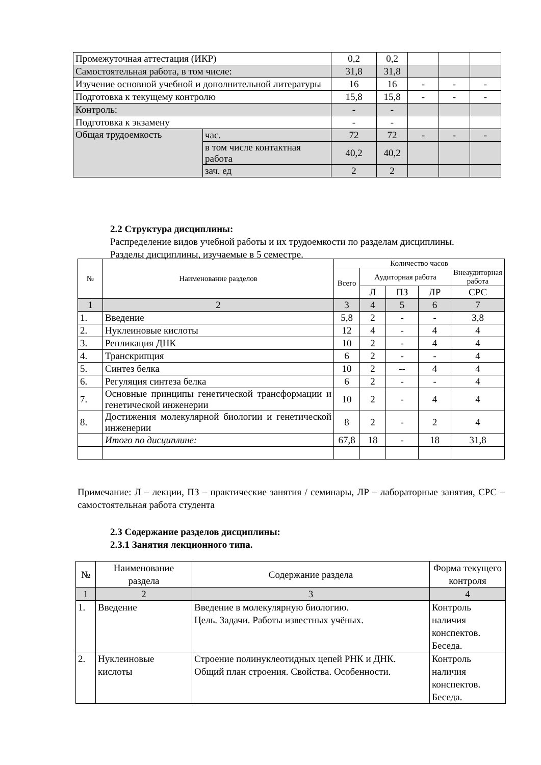| Промежуточная аттестация (ИКР) | | 0,2 | 0,2 | | | |
| Самостоятельная работа, в том числе: | | 31,8 | 31,8 | | | |
| Изучение основной учебной и дополнительной литературы | | 16 | 16 | - | - | - |
| Подготовка к текущему контролю | | 15,8 | 15,8 | - | - | - |
| Контроль: | | - | - | | | |
| Подготовка к экзамену | | - | - | | | |
| Общая трудоемкость | час. | 72 | 72 | - | - | - |
| | в том числе контактная работа | 40,2 | 40,2 | | | |
| | зач. ед | 2 | 2 | | | |
2.2 Структура дисциплины:
Распределение видов учебной работы и их трудоемкости по разделам дисциплины.
Разделы дисциплины, изучаемые в 5 семестре.
| № | Наименование разделов | Количество часов | | | | |
| --- | --- | --- | --- | --- | --- | --- |
| | | Всего | Аудиторная работа | | | Внеаудиторная работа |
| | | | Л | ПЗ | ЛР | СРС |
| 1 | 2 | 3 | 4 | 5 | 6 | 7 |
| 1. | Введение | 5,8 | 2 | - | - | 3,8 |
| 2. | Нуклеиновые кислоты | 12 | 4 | - | 4 | 4 |
| 3. | Репликация ДНК | 10 | 2 | - | 4 | 4 |
| 4. | Транскрипция | 6 | 2 | - | - | 4 |
| 5. | Синтез белка | 10 | 2 | -- | 4 | 4 |
| 6. | Регуляция синтеза белка | 6 | 2 | - | - | 4 |
| 7. | Основные принципы генетической трансформации и генетической инженерии | 10 | 2 | - | 4 | 4 |
| 8. | Достижения молекулярной биологии и генетической инженерии | 8 | 2 | - | 2 | 4 |
| | Итого по дисциплине: | 67,8 | 18 | - | 18 | 31,8 |
Примечание: Л – лекции, ПЗ – практические занятия / семинары, ЛР – лабораторные занятия, СРС – самостоятельная работа студента
2.3 Содержание разделов дисциплины:
2.3.1 Занятия лекционного типа.
| № | Наименование раздела | Содержание раздела | Форма текущего контроля |
| 1 | 2 | 3 | 4 |
| 1. | Введение | Введение в молекулярную биологию. Цель. Задачи. Работы известных учёных. | Контроль наличия конспектов. Беседа. |
| 2. | Нуклеиновые кислоты | Строение полинуклеотидных цепей РНК и ДНК. Общий план строения. Свойства. Особенности. | Контроль наличия конспектов. Беседа. |